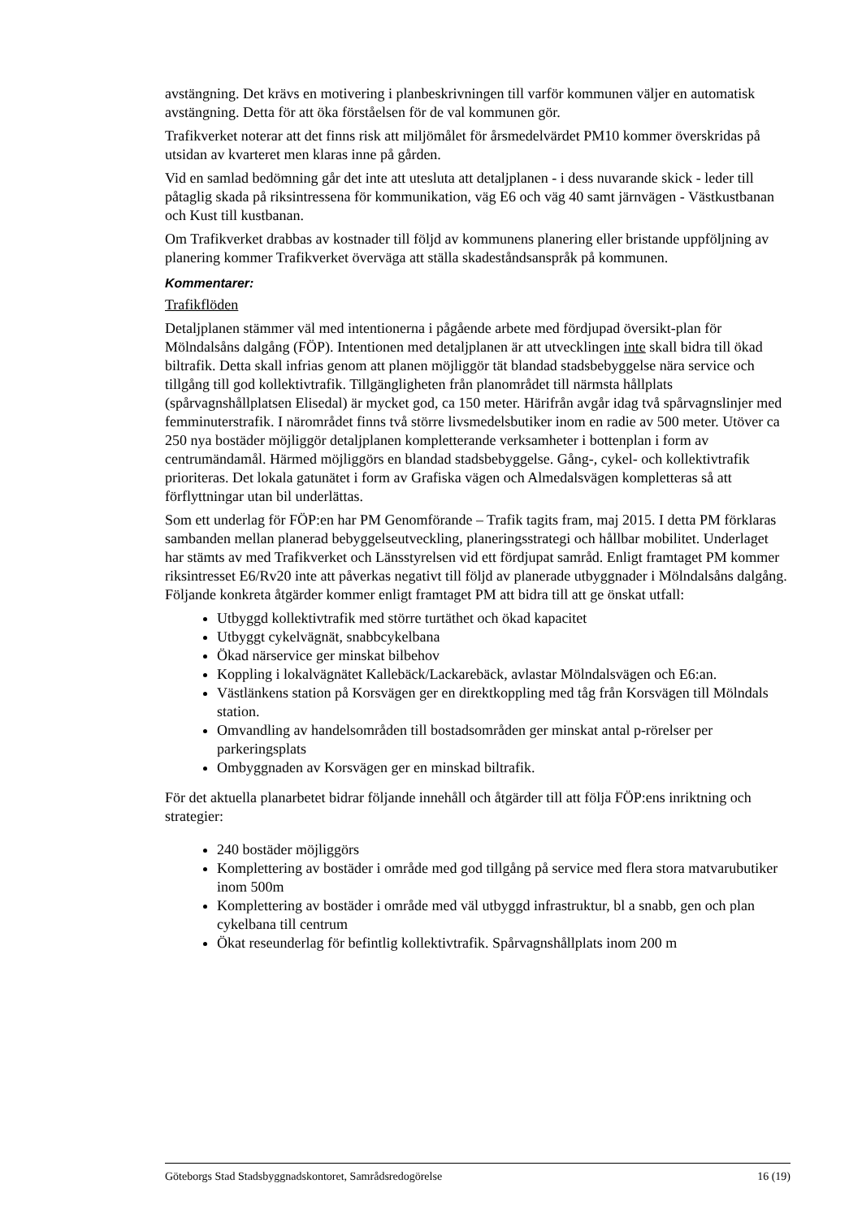avstängning. Det krävs en motivering i planbeskrivningen till varför kommunen väljer en automatisk avstängning. Detta för att öka förståelsen för de val kommunen gör.
Trafikverket noterar att det finns risk att miljömålet för årsmedelvärdet PM10 kommer överskridas på utsidan av kvarteret men klaras inne på gården.
Vid en samlad bedömning går det inte att utesluta att detaljplanen - i dess nuvarande skick - leder till påtaglig skada på riksintressena för kommunikation, väg E6 och väg 40 samt järnvägen - Västkustbanan och Kust till kustbanan.
Om Trafikverket drabbas av kostnader till följd av kommunens planering eller bristande uppföljning av planering kommer Trafikverket överväga att ställa skadeståndsanspråk på kommunen.
Kommentarer:
Trafikflöden
Detaljplanen stämmer väl med intentionerna i pågående arbete med fördjupad översikt-plan för Mölndalsåns dalgång (FÖP). Intentionen med detaljplanen är att utvecklingen inte skall bidra till ökad biltrafik. Detta skall infrias genom att planen möjliggör tät blandad stadsbebyggelse nära service och tillgång till god kollektivtrafik. Tillgängligheten från planområdet till närmsta hållplats (spårvagnshållplatsen Elisedal) är mycket god, ca 150 meter. Härifrån avgår idag två spårvagnslinjer med femminuterstrafik. I närområdet finns två större livsmedelsbutiker inom en radie av 500 meter. Utöver ca 250 nya bostäder möjliggör detaljplanen kompletterande verksamheter i bottenplan i form av centrumändamål. Härmed möjliggörs en blandad stadsbebyggelse. Gång-, cykel- och kollektivtrafik prioriteras. Det lokala gatunätet i form av Grafiska vägen och Almedalsvägen kompletteras så att förflyttningar utan bil underlättas.
Som ett underlag för FÖP:en har PM Genomförande – Trafik tagits fram, maj 2015. I detta PM förklaras sambanden mellan planerad bebyggelseutveckling, planeringsstrategi och hållbar mobilitet. Underlaget har stämts av med Trafikverket och Länsstyrelsen vid ett fördjupat samråd. Enligt framtaget PM kommer riksintresset E6/Rv20 inte att påverkas negativt till följd av planerade utbyggnader i Mölndalsåns dalgång. Följande konkreta åtgärder kommer enligt framtaget PM att bidra till att ge önskat utfall:
Utbyggd kollektivtrafik med större turtäthet och ökad kapacitet
Utbyggt cykelvägnät, snabbcykelbana
Ökad närservice ger minskat bilbehov
Koppling i lokalvägnätet Kallebäck/Lackarebäck, avlastar Mölndalsvägen och E6:an.
Västlänkens station på Korsvägen ger en direktkoppling med tåg från Korsvägen till Mölndals station.
Omvandling av handelsområden till bostadsområden ger minskat antal p-rörelser per parkeringsplats
Ombyggnaden av Korsvägen ger en minskad biltrafik.
För det aktuella planarbetet bidrar följande innehåll och åtgärder till att följa FÖP:ens inriktning och strategier:
240 bostäder möjliggörs
Komplettering av bostäder i område med god tillgång på service med flera stora matvarubutiker inom 500m
Komplettering av bostäder i område med väl utbyggd infrastruktur, bl a snabb, gen och plan cykelbana till centrum
Ökat reseunderlag för befintlig kollektivtrafik. Spårvagnshållplats inom 200 m
Göteborgs Stad Stadsbyggnadskontoret, Samrådsredogörelse 16 (19)